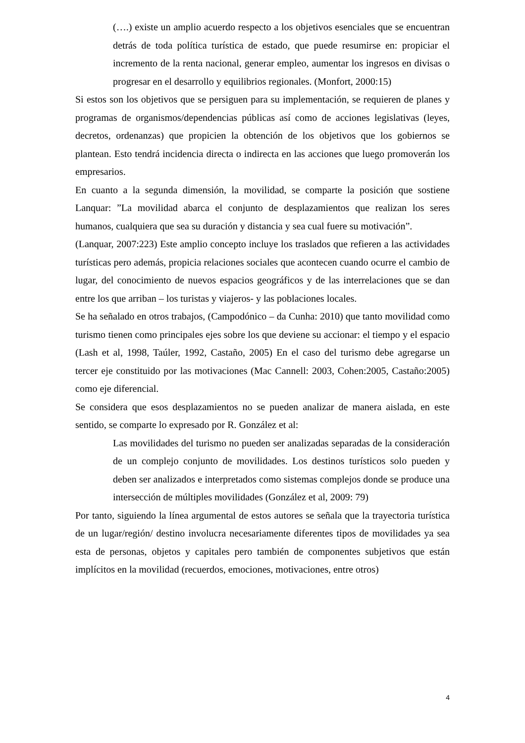(….) existe un amplio acuerdo respecto a los objetivos esenciales que se encuentran detrás de toda política turística de estado, que puede resumirse en: propiciar el incremento de la renta nacional, generar empleo, aumentar los ingresos en divisas o progresar en el desarrollo y equilibrios regionales. (Monfort, 2000:15)
Si estos son los objetivos que se persiguen para su implementación, se requieren de planes y programas de organismos/dependencias públicas así como de acciones legislativas (leyes, decretos, ordenanzas) que propicien la obtención de los objetivos que los gobiernos se plantean. Esto tendrá incidencia directa o indirecta en las acciones que luego promoverán los empresarios.
En cuanto a la segunda dimensión, la movilidad, se comparte la posición que sostiene Lanquar: ”La movilidad abarca el conjunto de desplazamientos que realizan los seres humanos, cualquiera que sea su duración y distancia y sea cual fuere su motivación”.
(Lanquar, 2007:223) Este amplio concepto incluye los traslados que refieren a las actividades turísticas pero además, propicia relaciones sociales que acontecen cuando ocurre el cambio de lugar, del conocimiento de nuevos espacios geográficos y de las interrelaciones que se dan entre los que arriban – los turistas y viajeros- y las poblaciones locales.
Se ha señalado en otros trabajos, (Campodónico – da Cunha: 2010) que tanto movilidad como turismo tienen como principales ejes sobre los que deviene su accionar: el tiempo y el espacio (Lash et al, 1998, Taúler, 1992, Castaño, 2005) En el caso del turismo debe agregarse un tercer eje constituido por las motivaciones (Mac Cannell: 2003, Cohen:2005, Castaño:2005) como eje diferencial.
Se considera que esos desplazamientos no se pueden analizar de manera aislada, en este sentido, se comparte lo expresado por R. González et al:
Las movilidades del turismo no pueden ser analizadas separadas de la consideración de un complejo conjunto de movilidades. Los destinos turísticos solo pueden y deben ser analizados e interpretados como sistemas complejos donde se produce una intersección de múltiples movilidades (González et al, 2009: 79)
Por tanto, siguiendo la línea argumental de estos autores se señala que la trayectoria turística de un lugar/región/ destino involucra necesariamente diferentes tipos de movilidades ya sea esta de personas, objetos y capitales pero también de componentes subjetivos que están implícitos en la movilidad (recuerdos, emociones, motivaciones, entre otros)
4